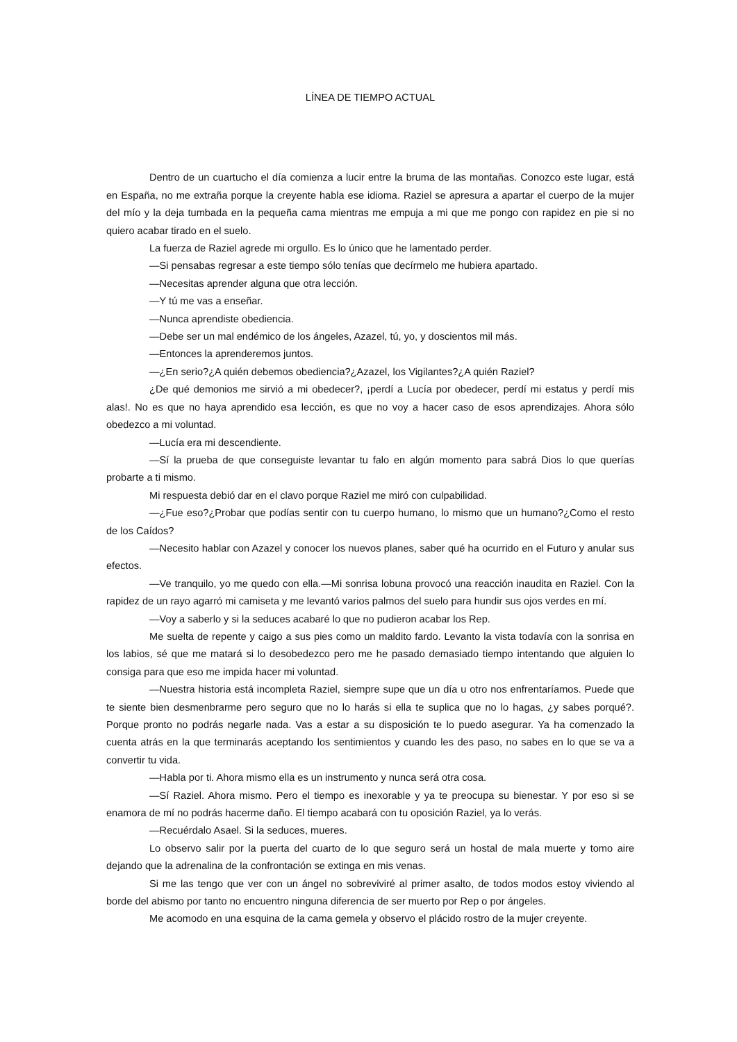LÍNEA DE TIEMPO ACTUAL
Dentro de un cuartucho el día comienza a lucir entre la bruma de las montañas. Conozco este lugar, está en España, no me extraña porque la creyente habla ese idioma. Raziel se apresura a apartar el cuerpo de la mujer del mío y la deja tumbada en la pequeña cama mientras me empuja a mi que me pongo con rapidez en pie si no quiero acabar tirado en el suelo.
La fuerza de Raziel agrede mi orgullo. Es lo único que he lamentado perder.
—Si pensabas regresar a este tiempo sólo tenías que decírmelo me hubiera apartado.
—Necesitas aprender alguna que otra lección.
—Y tú me vas a enseñar.
—Nunca aprendiste obediencia.
—Debe ser un mal endémico de los ángeles, Azazel, tú, yo, y doscientos mil más.
—Entonces la aprenderemos juntos.
—¿En serio?¿A quién debemos obediencia?¿Azazel, los Vigilantes?¿A quién Raziel?
¿De qué demonios me sirvió a mi obedecer?, ¡perdí a Lucía por obedecer, perdí mi estatus y perdí mis alas!. No es que no haya aprendido esa lección, es que no voy a hacer caso de esos aprendizajes. Ahora sólo obedezco a mi voluntad.
—Lucía era mi descendiente.
—Sí la prueba de que conseguiste levantar tu falo en algún momento para sabrá Dios lo que querías probarte a ti mismo.
Mi respuesta debió dar en el clavo porque Raziel me miró con culpabilidad.
—¿Fue eso?¿Probar que podías sentir con tu cuerpo humano, lo mismo que un humano?¿Como el resto de los Caídos?
—Necesito hablar con Azazel y conocer los nuevos planes, saber qué ha ocurrido en el Futuro y anular sus efectos.
—Ve tranquilo, yo me quedo con ella.—Mi sonrisa lobuna provocó una reacción inaudita en Raziel. Con la rapidez de un rayo agarró mi camiseta y me levantó varios palmos del suelo para hundir sus ojos verdes en mí.
—Voy a saberlo y si la seduces acabaré lo que no pudieron acabar los Rep.
Me suelta de repente y caigo a sus pies como un maldito fardo. Levanto la vista todavía con la sonrisa en los labios, sé que me matará si lo desobedezco pero me he pasado demasiado tiempo intentando que alguien lo consiga para que eso me impida hacer mi voluntad.
—Nuestra historia está incompleta Raziel, siempre supe que un día u otro nos enfrentaríamos. Puede que te siente bien desmenbrarme pero seguro que no lo harás si ella te suplica que no lo hagas, ¿y sabes porqué?. Porque pronto no podrás negarle nada. Vas a estar a su disposición te lo puedo asegurar. Ya ha comenzado la cuenta atrás en la que terminarás aceptando los sentimientos y cuando les des paso, no sabes en lo que se va a convertir tu vida.
—Habla por ti. Ahora mismo ella es un instrumento y nunca será otra cosa.
—Sí Raziel. Ahora mismo. Pero el tiempo es inexorable y ya te preocupa su bienestar. Y por eso si se enamora de mí no podrás hacerme daño. El tiempo acabará con tu oposición Raziel, ya lo verás.
—Recuérdalo Asael. Si la seduces, mueres.
Lo observo salir por la puerta del cuarto de lo que seguro será un hostal de mala muerte y tomo aire dejando que la adrenalina de la confrontación se extinga en mis venas.
Si me las tengo que ver con un ángel no sobreviviré al primer asalto, de todos modos estoy viviendo al borde del abismo por tanto no encuentro ninguna diferencia de ser muerto por Rep o por ángeles.
Me acomodo en una esquina de la cama gemela y observo el plácido rostro de la mujer creyente.